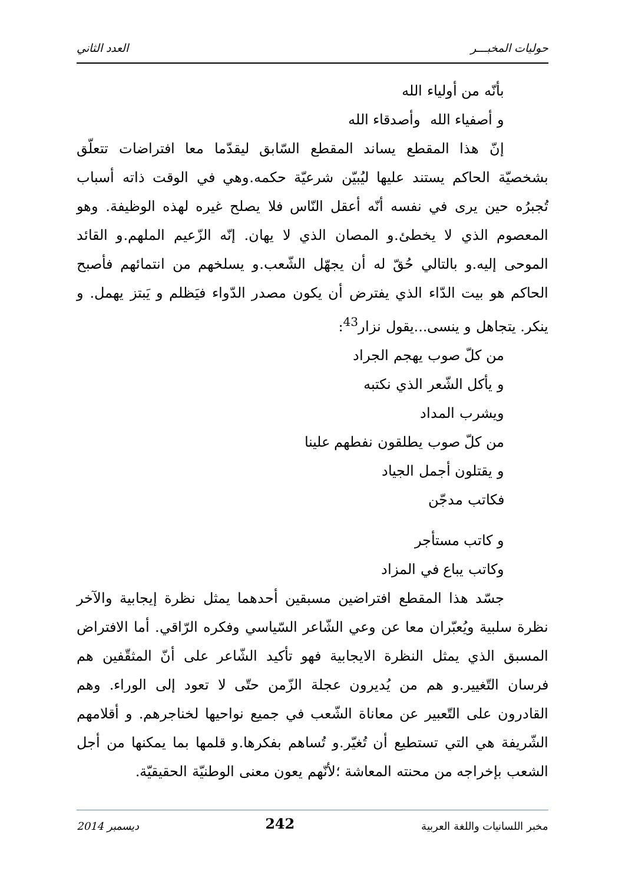حوليات المخبـــر العدد الثاني
بأنّه من أولياء الله
و أصفياء الله وأصدقاء الله
إنّ هذا المقطع يساند المقطع السّابق ليقدّما معا افتراضات تتعلّق بشخصيّة الحاكم يستند عليها ليُبيّن شرعيّة حكمه.وهي في الوقت ذاته أسباب تُجبرُه حين يرى في نفسه أنّه أعقل النّاس فلا يصلح غيره لهذه الوظيفة. وهو المعصوم الذي لا يخطئ.و المصان الذي لا يهان. إنّه الزّعيم الملهم.و القائد الموحى إليه.و بالتالي حُقّ له أن يجهّل الشّعب.و يسلخهم من انتمائهم فأصبح الحاكم هو بيت الدّاء الذي يفترض أن يكون مصدر الدّواء فيَظلم و يَبتز يهمل. و ينكر. يتجاهل و ينسى...يقول نزار<sup>43</sup>:
من كلّ صوب يهجم الجراد
و يأكل الشّعر الذي نكتبه
ويشرب المداد
من كلّ صوب يطلقون نفطهم علينا
و يقتلون أجمل الجياد
فكاتب مدجّن
و كاتب مستأجر
وكاتب يباع في المزاد
جسّد هذا المقطع افتراضين مسبقين أحدهما يمثل نظرة إيجابية والآخر نظرة سلبية ويُعبّران معا عن وعي الشّاعر السّياسي وفكره الرّاقي. أما الافتراض المسبق الذي يمثل النظرة الايجابية فهو تأكيد الشّاعر على أنّ المثقّفين هم فرسان التّغيير.و هم من يُديرون عجلة الزّمن حتّى لا تعود إلى الوراء. وهم القادرون على التّعبير عن معاناة الشّعب في جميع نواحيها لخناجرهم. و أقلامهم الشّريفة هي التي تستطيع أن تُغيّر.و تُساهم بفكرها.و قلمها بما يمكنها من أجل الشعب بإخراجه من محنته المعاشة ؛لأنّهم يعون معنى الوطنيّة الحقيقيّة.
مخبر اللسانيات واللغة العربية 242 ديسمبر 2014